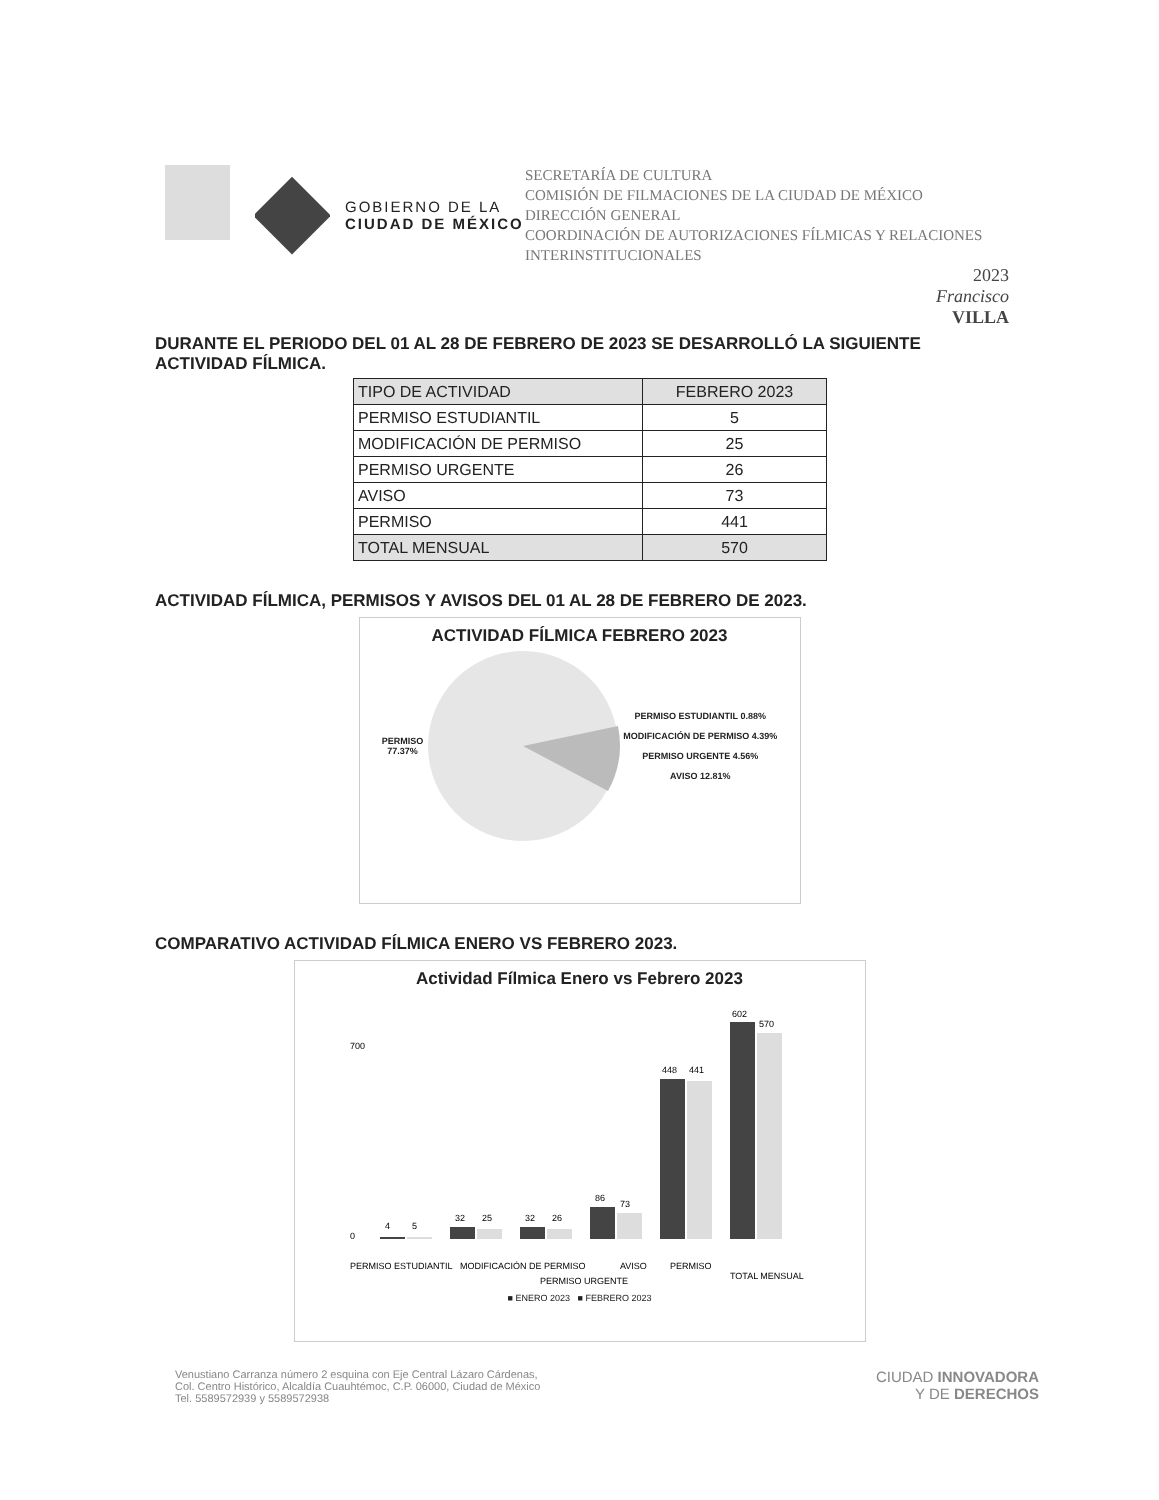GOBIERNO DE LA
CIUDAD DE MÉXICO
SECRETARÍA DE CULTURA
COMISIÓN DE FILMACIONES DE LA CIUDAD DE MÉXICO
DIRECCIÓN GENERAL
COORDINACIÓN DE AUTORIZACIONES FÍLMICAS Y RELACIONES INTERINSTITUCIONALES
2023
Francisco
VILLA
DURANTE EL PERIODO DEL 01 AL 28 DE FEBRERO DE 2023 SE DESARROLLÓ LA SIGUIENTE ACTIVIDAD FÍLMICA.
| TIPO DE ACTIVIDAD | FEBRERO 2023 |
| --- | --- |
| PERMISO ESTUDIANTIL | 5 |
| MODIFICACIÓN DE PERMISO | 25 |
| PERMISO URGENTE | 26 |
| AVISO | 73 |
| PERMISO | 441 |
| TOTAL MENSUAL | 570 |
ACTIVIDAD FÍLMICA, PERMISOS Y AVISOS DEL 01 AL 28 DE FEBRERO DE 2023.
ACTIVIDAD FÍLMICA FEBRERO 2023
PERMISO
77.37%
PERMISO ESTUDIANTIL 0.88%
MODIFICACIÓN DE PERMISO 4.39%
PERMISO URGENTE 4.56%
AVISO 12.81%
COMPARATIVO ACTIVIDAD FÍLMICA ENERO VS FEBRERO 2023.
Actividad Fílmica Enero vs Febrero 2023
700
0
4
5
32
25
32
26
86
73
448
441
602
570
PERMISO ESTUDIANTIL
MODIFICACIÓN DE PERMISO
PERMISO URGENTE
AVISO
PERMISO
TOTAL MENSUAL
■ ENERO 2023 ■ FEBRERO 2023
Venustiano Carranza número 2 esquina con Eje Central Lázaro Cárdenas,
Col. Centro Histórico, Alcaldía Cuauhtémoc, C.P. 06000, Ciudad de México
Tel. 5589572939 y 5589572938
CIUDAD INNOVADORA
Y DE DERECHOS